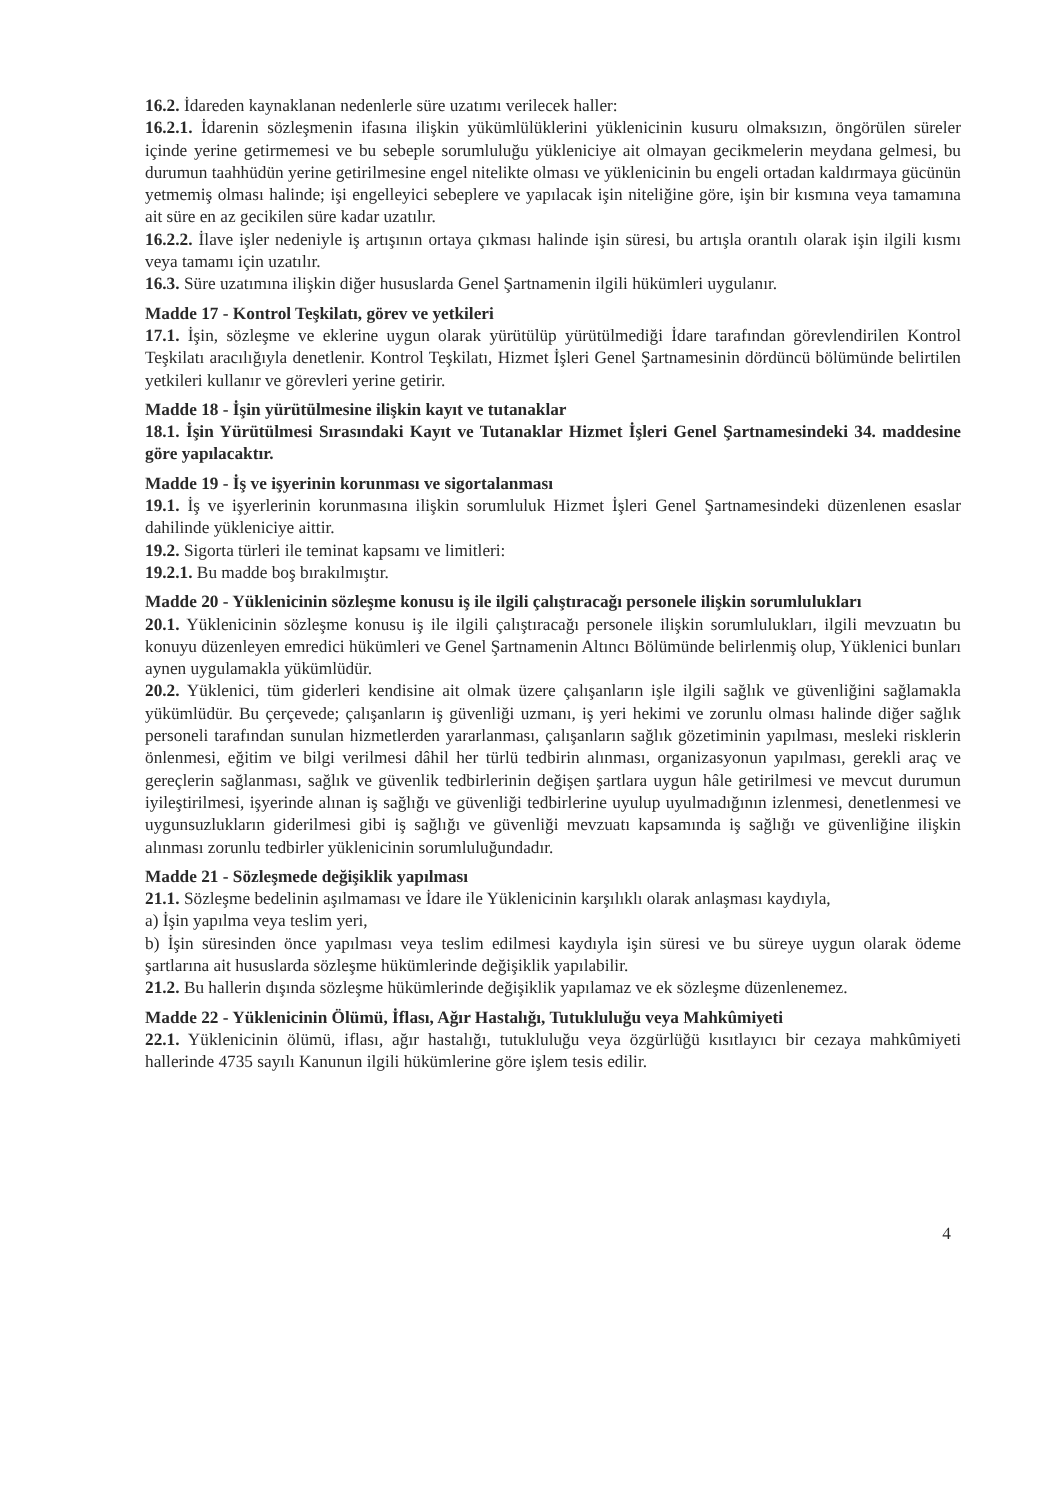16.2. İdareden kaynaklanan nedenlerle süre uzatımı verilecek haller:
16.2.1. İdarenin sözleşmenin ifasına ilişkin yükümlülüklerini yüklenicinin kusuru olmaksızın, öngörülen süreler içinde yerine getirmemesi ve bu sebeple sorumluluğu yükleniciye ait olmayan gecikmelerin meydana gelmesi, bu durumun taahhüdün yerine getirilmesine engel nitelikte olması ve yüklenicinin bu engeli ortadan kaldırmaya gücünün yetmemiş olması halinde; işi engelleyici sebeplere ve yapılacak işin niteliğine göre, işin bir kısmına veya tamamına ait süre en az gecikilen süre kadar uzatılır.
16.2.2. İlave işler nedeniyle iş artışının ortaya çıkması halinde işin süresi, bu artışla orantılı olarak işin ilgili kısmı veya tamamı için uzatılır.
16.3. Süre uzatımına ilişkin diğer hususlarda Genel Şartnamenin ilgili hükümleri uygulanır.
Madde 17 - Kontrol Teşkilatı, görev ve yetkileri
17.1. İşin, sözleşme ve eklerine uygun olarak yürütülüp yürütülmediği İdare tarafından görevlendirilen Kontrol Teşkilatı aracılığıyla denetlenir. Kontrol Teşkilatı, Hizmet İşleri Genel Şartnamesinin dördüncü bölümünde belirtilen yetkileri kullanır ve görevleri yerine getirir.
Madde 18 - İşin yürütülmesine ilişkin kayıt ve tutanaklar
18.1. İşin Yürütülmesi Sırasındaki Kayıt ve Tutanaklar Hizmet İşleri Genel Şartnamesindeki 34. maddesine göre yapılacaktır.
Madde 19 - İş ve işyerinin korunması ve sigortalanması
19.1. İş ve işyerlerinin korunmasına ilişkin sorumluluk Hizmet İşleri Genel Şartnamesindeki düzenlenen esaslar dahilinde yükleniciye aittir.
19.2. Sigorta türleri ile teminat kapsamı ve limitleri:
19.2.1. Bu madde boş bırakılmıştır.
Madde 20 - Yüklenicinin sözleşme konusu iş ile ilgili çalıştıracağı personele ilişkin sorumlulukları
20.1. Yüklenicinin sözleşme konusu iş ile ilgili çalıştıracağı personele ilişkin sorumlulukları, ilgili mevzuatın bu konuyu düzenleyen emredici hükümleri ve Genel Şartnamenin Altıncı Bölümünde belirlenmiş olup, Yüklenici bunları aynen uygulamakla yükümlüdür.
20.2. Yüklenici, tüm giderleri kendisine ait olmak üzere çalışanların işle ilgili sağlık ve güvenliğini sağlamakla yükümlüdür. Bu çerçevede; çalışanların iş güvenliği uzmanı, iş yeri hekimi ve zorunlu olması halinde diğer sağlık personeli tarafından sunulan hizmetlerden yararlanması, çalışanların sağlık gözetiminin yapılması, mesleki risklerin önlenmesi, eğitim ve bilgi verilmesi dâhil her türlü tedbirin alınması, organizasyonun yapılması, gerekli araç ve gereçlerin sağlanması, sağlık ve güvenlik tedbirlerinin değişen şartlara uygun hâle getirilmesi ve mevcut durumun iyileştirilmesi, işyerinde alınan iş sağlığı ve güvenliği tedbirlerine uyulup uyulmadığının izlenmesi, denetlenmesi ve uygunsuzlukların giderilmesi gibi iş sağlığı ve güvenliği mevzuatı kapsamında iş sağlığı ve güvenliğine ilişkin alınması zorunlu tedbirler yüklenicinin sorumluluğundadır.
Madde 21 - Sözleşmede değişiklik yapılması
21.1. Sözleşme bedelinin aşılmaması ve İdare ile Yüklenicinin karşılıklı olarak anlaşması kaydıyla,
a) İşin yapılma veya teslim yeri,
b) İşin süresinden önce yapılması veya teslim edilmesi kaydıyla işin süresi ve bu süreye uygun olarak ödeme şartlarına ait hususlarda sözleşme hükümlerinde değişiklik yapılabilir.
21.2. Bu hallerin dışında sözleşme hükümlerinde değişiklik yapılamaz ve ek sözleşme düzenlenemez.
Madde 22 - Yüklenicinin Ölümü, İflası, Ağır Hastalığı, Tutukluluğu veya Mahkûmiyeti
22.1. Yüklenicinin ölümü, iflası, ağır hastalığı, tutukluluğu veya özgürlüğü kısıtlayıcı bir cezaya mahkûmiyeti hallerinde 4735 sayılı Kanunun ilgili hükümlerine göre işlem tesis edilir.
4